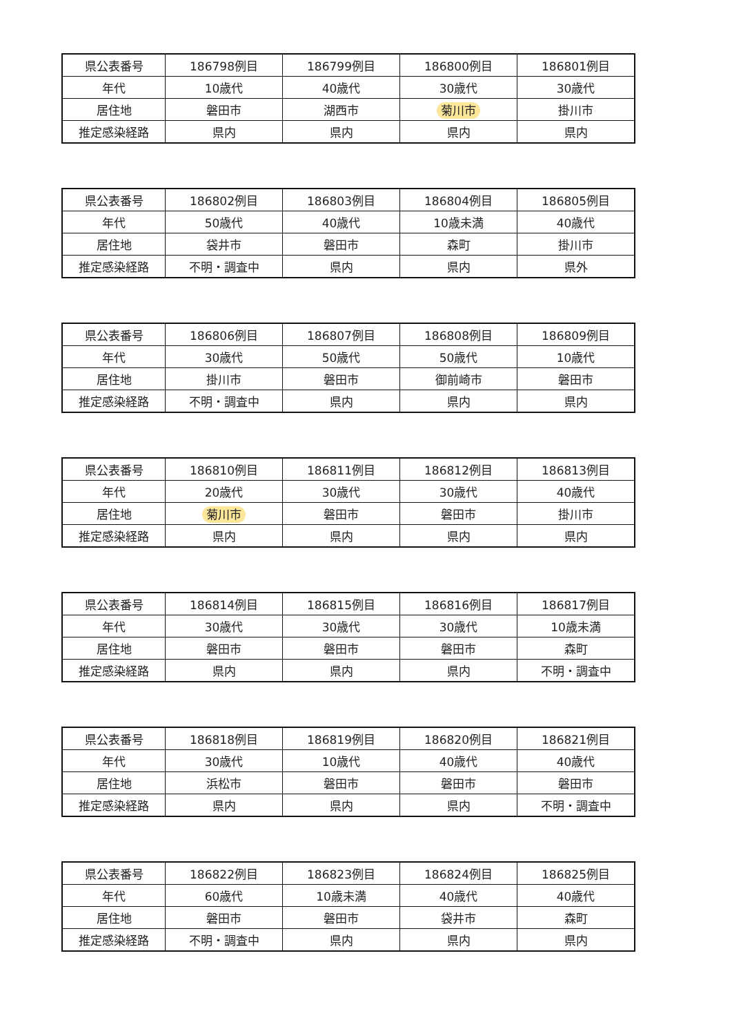| 県公表番号 | 186798例目 | 186799例目 | 186800例目 | 186801例目 |
| 年代 | 10歳代 | 40歳代 | 30歳代 | 30歳代 |
| 居住地 | 磐田市 | 湖西市 | 菊川市 | 掛川市 |
| 推定感染経路 | 県内 | 県内 | 県内 | 県内 |
| 県公表番号 | 186802例目 | 186803例目 | 186804例目 | 186805例目 |
| 年代 | 50歳代 | 40歳代 | 10歳未満 | 40歳代 |
| 居住地 | 袋井市 | 磐田市 | 森町 | 掛川市 |
| 推定感染経路 | 不明・調査中 | 県内 | 県内 | 県外 |
| 県公表番号 | 186806例目 | 186807例目 | 186808例目 | 186809例目 |
| 年代 | 30歳代 | 50歳代 | 50歳代 | 10歳代 |
| 居住地 | 掛川市 | 磐田市 | 御前崎市 | 磐田市 |
| 推定感染経路 | 不明・調査中 | 県内 | 県内 | 県内 |
| 県公表番号 | 186810例目 | 186811例目 | 186812例目 | 186813例目 |
| 年代 | 20歳代 | 30歳代 | 30歳代 | 40歳代 |
| 居住地 | 菊川市 | 磐田市 | 磐田市 | 掛川市 |
| 推定感染経路 | 県内 | 県内 | 県内 | 県内 |
| 県公表番号 | 186814例目 | 186815例目 | 186816例目 | 186817例目 |
| 年代 | 30歳代 | 30歳代 | 30歳代 | 10歳未満 |
| 居住地 | 磐田市 | 磐田市 | 磐田市 | 森町 |
| 推定感染経路 | 県内 | 県内 | 県内 | 不明・調査中 |
| 県公表番号 | 186818例目 | 186819例目 | 186820例目 | 186821例目 |
| 年代 | 30歳代 | 10歳代 | 40歳代 | 40歳代 |
| 居住地 | 浜松市 | 磐田市 | 磐田市 | 磐田市 |
| 推定感染経路 | 県内 | 県内 | 県内 | 不明・調査中 |
| 県公表番号 | 186822例目 | 186823例目 | 186824例目 | 186825例目 |
| 年代 | 60歳代 | 10歳未満 | 40歳代 | 40歳代 |
| 居住地 | 磐田市 | 磐田市 | 袋井市 | 森町 |
| 推定感染経路 | 不明・調査中 | 県内 | 県内 | 県内 |